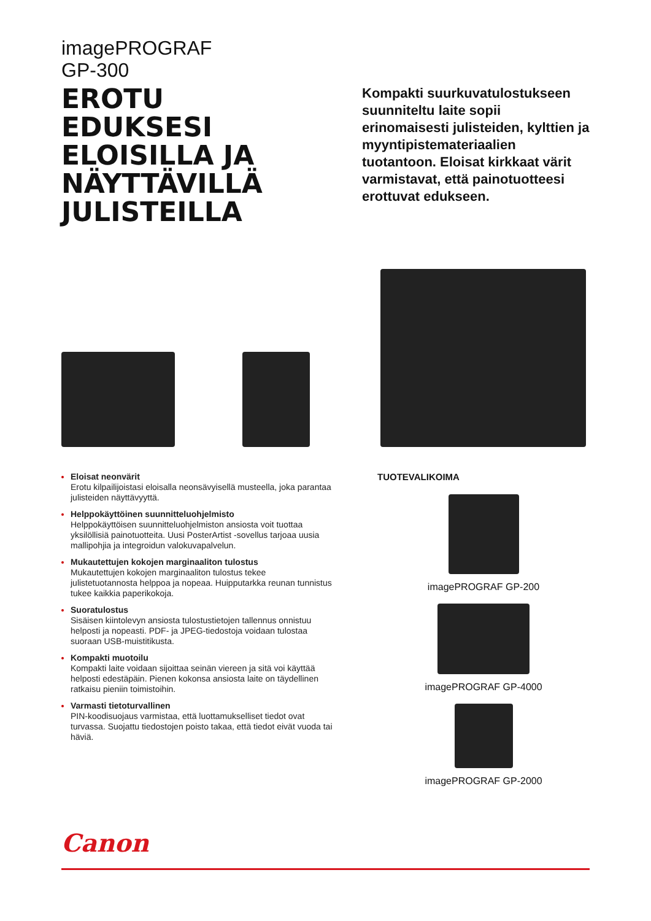imagePROGRAF
GP-300
EROTU
EDUKSESI
ELOISILLA JA
NÄYTTÄVILLÄ
JULISTEILLA
Kompakti suurkuvatulostukseen suunniteltu laite sopii erinomaisesti julisteiden, kylttien ja myynti­pistemateriaalien tuotantoon. Eloisat kirkkaat värit varmistavat, että painotuotteesi erottuvat edukseen.
Eloisat neonvärit
Erotu kilpailijoistasi eloisalla neonsävyisellä musteella, joka parantaa julisteiden näyttävyyttä.
Helppokäyttöinen suunnitteluohjelmisto
Helppokäyttöisen suunnitteluohjelmiston ansiosta voit tuottaa yksilöllisiä painotuotteita. Uusi PosterArtist -sovellus tarjoaa uusia mallipohjia ja integroidun valokuvapalvelun.
Mukautettujen kokojen marginaaliton tulostus
Mukautettujen kokojen marginaaliton tulostus tekee julistetuotannosta helppoa ja nopeaa. Huipputarkka reunan tunnistus tukee kaikkia paperikokoja.
Suoratulostus
Sisäisen kiintolevyn ansiosta tulostustietojen tallennus onnistuu helposti ja nopeasti. PDF- ja JPEG-tiedostoja voidaan tulostaa suoraan USB-muistitikusta.
Kompakti muotoilu
Kompakti laite voidaan sijoittaa seinän viereen ja sitä voi käyttää helposti edestäpäin. Pienen kokonsa ansiosta laite on täydellinen ratkaisu pieniin toimistoihin.
Varmasti tietoturvallinen
PIN-koodisuojaus varmistaa, että luottamukselliset tiedot ovat turvassa. Suojattu tiedostojen poisto takaa, että tiedot eivät vuoda tai häviä.
TUOTEVALIKOIMA
imagePROGRAF GP-200
imagePROGRAF GP-4000
imagePROGRAF GP-2000
Canon